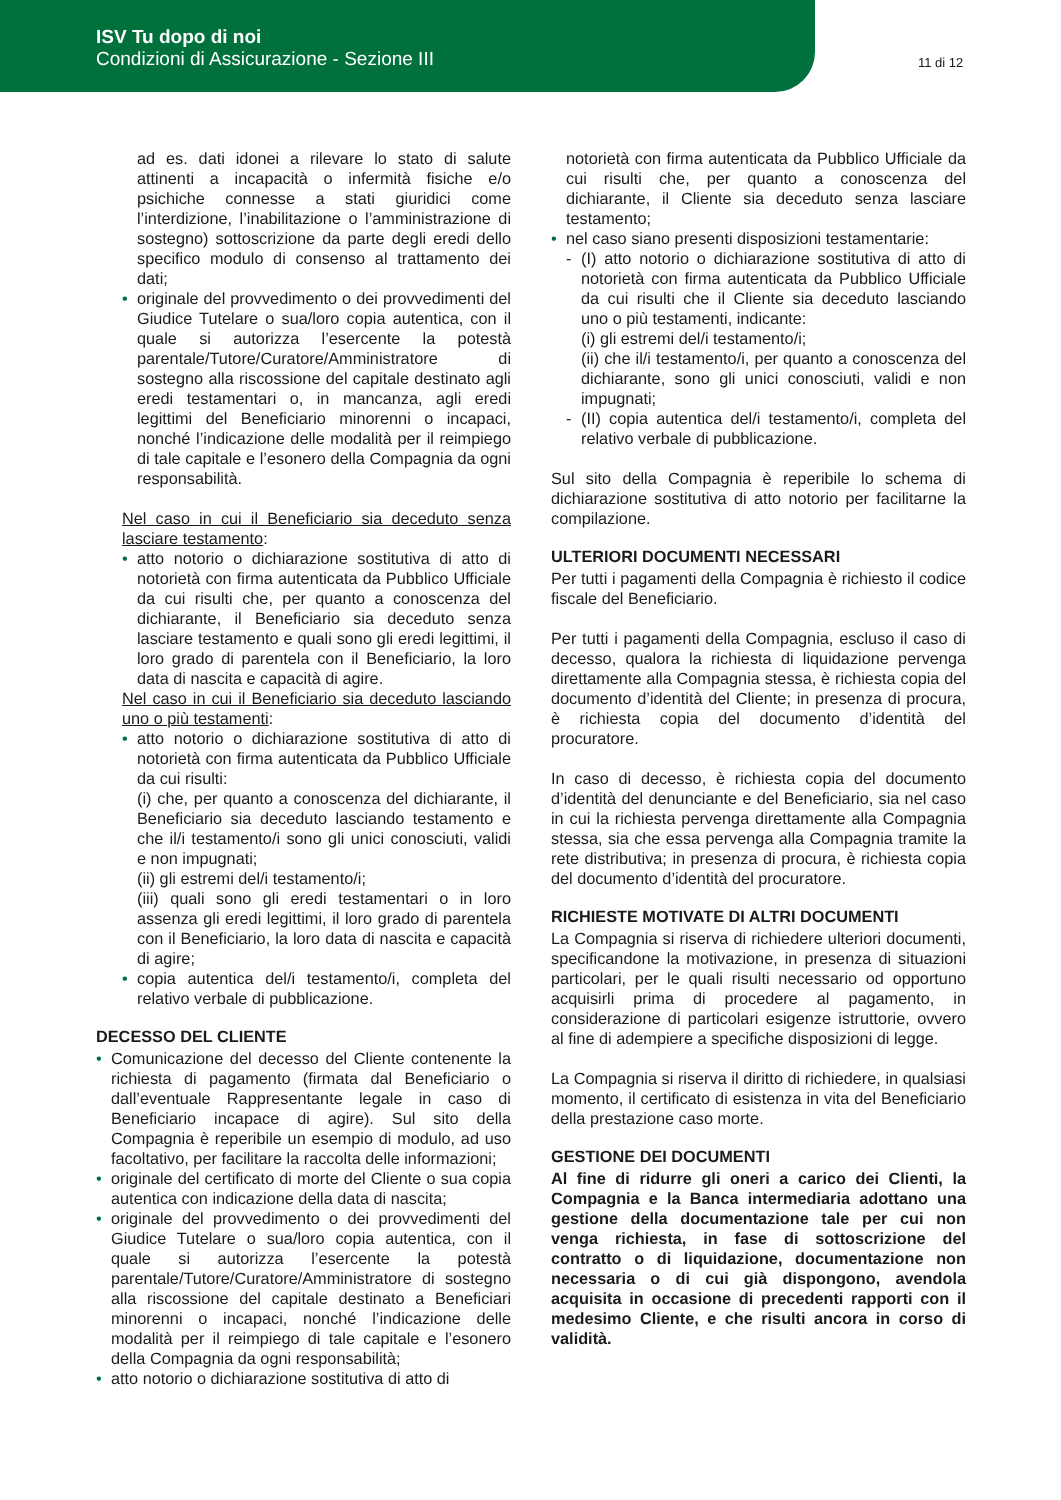ISV Tu dopo di noi
Condizioni di Assicurazione - Sezione III
11 di 12
ad es. dati idonei a rilevare lo stato di salute attinenti a incapacità o infermità fisiche e/o psichiche connesse a stati giuridici come l’interdizione, l’inabilitazione o l’amministrazione di sostegno) sottoscrizione da parte degli eredi dello specifico modulo di consenso al trattamento dei dati;
• originale del provvedimento o dei provvedimenti del Giudice Tutelare o sua/loro copia autentica, con il quale si autorizza l’esercente la potestà parentale/Tutore/Curatore/Amministratore di sostegno alla riscossione del capitale destinato agli eredi testamentari o, in mancanza, agli eredi legittimi del Beneficiario minorenni o incapaci, nonché l’indicazione delle modalità per il reimpiego di tale capitale e l’esonero della Compagnia da ogni responsabilità.
Nel caso in cui il Beneficiario sia deceduto senza lasciare testamento:
• atto notorio o dichiarazione sostitutiva di atto di notorietà con firma autenticata da Pubblico Ufficiale da cui risulti che, per quanto a conoscenza del dichiarante, il Beneficiario sia deceduto senza lasciare testamento e quali sono gli eredi legittimi, il loro grado di parentela con il Beneficiario, la loro data di nascita e capacità di agire.
Nel caso in cui il Beneficiario sia deceduto lasciando uno o più testamenti:
• atto notorio o dichiarazione sostitutiva di atto di notorietà con firma autenticata da Pubblico Ufficiale da cui risulti:
(i) che, per quanto a conoscenza del dichiarante, il Beneficiario sia deceduto lasciando testamento e che il/i testamento/i sono gli unici conosciuti, validi e non impugnati;
(ii) gli estremi del/i testamento/i;
(iii) quali sono gli eredi testamentari o in loro assenza gli eredi legittimi, il loro grado di parentela con il Beneficiario, la loro data di nascita e capacità di agire;
• copia autentica del/i testamento/i, completa del relativo verbale di pubblicazione.
DECESSO DEL CLIENTE
• Comunicazione del decesso del Cliente contenente la richiesta di pagamento (firmata dal Beneficiario o dall’eventuale Rappresentante legale in caso di Beneficiario incapace di agire). Sul sito della Compagnia è reperibile un esempio di modulo, ad uso facoltativo, per facilitare la raccolta delle informazioni;
• originale del certificato di morte del Cliente o sua copia autentica con indicazione della data di nascita;
• originale del provvedimento o dei provvedimenti del Giudice Tutelare o sua/loro copia autentica, con il quale si autorizza l’esercente la potestà parentale/Tutore/Curatore/Amministratore di sostegno alla riscossione del capitale destinato a Beneficiari minorenni o incapaci, nonché l’indicazione delle modalità per il reimpiego di tale capitale e l’esonero della Compagnia da ogni responsabilità;
• atto notorio o dichiarazione sostitutiva di atto di
notorietà con firma autenticata da Pubblico Ufficiale da cui risulti che, per quanto a conoscenza del dichiarante, il Cliente sia deceduto senza lasciare testamento;
• nel caso siano presenti disposizioni testamentarie:
- (I) atto notorio o dichiarazione sostitutiva di atto di notorietà con firma autenticata da Pubblico Ufficiale da cui risulti che il Cliente sia deceduto lasciando uno o più testamenti, indicante:
(i) gli estremi del/i testamento/i;
(ii) che il/i testamento/i, per quanto a conoscenza del dichiarante, sono gli unici conosciuti, validi e non impugnati;
- (II) copia autentica del/i testamento/i, completa del relativo verbale di pubblicazione.
Sul sito della Compagnia è reperibile lo schema di dichiarazione sostitutiva di atto notorio per facilitarne la compilazione.
ULTERIORI DOCUMENTI NECESSARI
Per tutti i pagamenti della Compagnia è richiesto il codice fiscale del Beneficiario.
Per tutti i pagamenti della Compagnia, escluso il caso di decesso, qualora la richiesta di liquidazione pervenga direttamente alla Compagnia stessa, è richiesta copia del documento d’identità del Cliente; in presenza di procura, è richiesta copia del documento d’identità del procuratore.
In caso di decesso, è richiesta copia del documento d’identità del denunciante e del Beneficiario, sia nel caso in cui la richiesta pervenga direttamente alla Compagnia stessa, sia che essa pervenga alla Compagnia tramite la rete distributiva; in presenza di procura, è richiesta copia del documento d’identità del procuratore.
RICHIESTE MOTIVATE DI ALTRI DOCUMENTI
La Compagnia si riserva di richiedere ulteriori documenti, specificandone la motivazione, in presenza di situazioni particolari, per le quali risulti necessario od opportuno acquisirli prima di procedere al pagamento, in considerazione di particolari esigenze istruttorie, ovvero al fine di adempiere a specifiche disposizioni di legge.
La Compagnia si riserva il diritto di richiedere, in qualsiasi momento, il certificato di esistenza in vita del Beneficiario della prestazione caso morte.
GESTIONE DEI DOCUMENTI
Al fine di ridurre gli oneri a carico dei Clienti, la Compagnia e la Banca intermediaria adottano una gestione della documentazione tale per cui non venga richiesta, in fase di sottoscrizione del contratto o di liquidazione, documentazione non necessaria o di cui già dispongono, avendola acquisita in occasione di precedenti rapporti con il medesimo Cliente, e che risulti ancora in corso di validità.